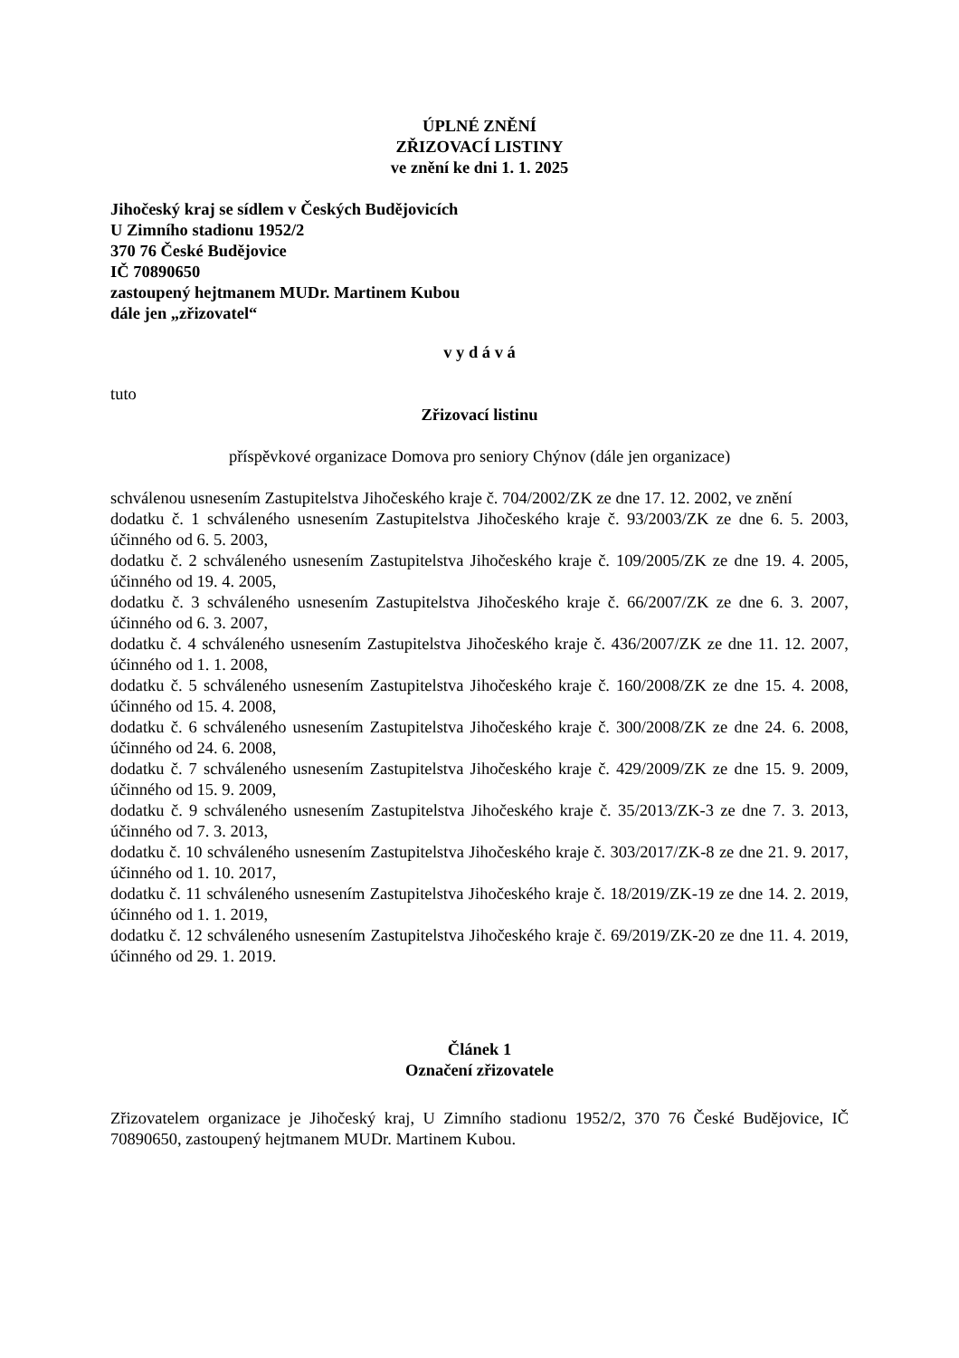ÚPLNÉ ZNĚNÍ
ZŘIZOVACÍ LISTINY
ve znění ke dni 1. 1. 2025
Jihočeský kraj se sídlem v Českých Budějovicích
U Zimního stadionu 1952/2
370 76 České Budějovice
IČ 70890650
zastoupený hejtmanem MUDr. Martinem Kubou
dále jen „zřizovatel“
v y d á v á
tuto
Zřizovací listinu
příspěvkové organizace Domova pro seniory Chýnov (dále jen organizace)
schválenou usnesením Zastupitelstva Jihočeského kraje č. 704/2002/ZK ze dne 17. 12. 2002, ve znění
dodatku č. 1 schváleného usnesením Zastupitelstva Jihočeského kraje č. 93/2003/ZK ze dne 6. 5. 2003, účinného od 6. 5. 2003,
dodatku č. 2 schváleného usnesením Zastupitelstva Jihočeského kraje č. 109/2005/ZK ze dne 19. 4. 2005, účinného od 19. 4. 2005,
dodatku č. 3 schváleného usnesením Zastupitelstva Jihočeského kraje č. 66/2007/ZK ze dne 6. 3. 2007, účinného od 6. 3. 2007,
dodatku č. 4 schváleného usnesením Zastupitelstva Jihočeského kraje č. 436/2007/ZK ze dne 11. 12. 2007, účinného od 1. 1. 2008,
dodatku č. 5 schváleného usnesením Zastupitelstva Jihočeského kraje č. 160/2008/ZK ze dne 15. 4. 2008, účinného od 15. 4. 2008,
dodatku č. 6 schváleného usnesením Zastupitelstva Jihočeského kraje č. 300/2008/ZK ze dne 24. 6. 2008, účinného od 24. 6. 2008,
dodatku č. 7 schváleného usnesením Zastupitelstva Jihočeského kraje č. 429/2009/ZK ze dne 15. 9. 2009, účinného od 15. 9. 2009,
dodatku č. 9 schváleného usnesením Zastupitelstva Jihočeského kraje č. 35/2013/ZK-3 ze dne 7. 3. 2013, účinného od 7. 3. 2013,
dodatku č. 10 schváleného usnesením Zastupitelstva Jihočeského kraje č. 303/2017/ZK-8 ze dne 21. 9. 2017, účinného od 1. 10. 2017,
dodatku č. 11 schváleného usnesením Zastupitelstva Jihočeského kraje č. 18/2019/ZK-19 ze dne 14. 2. 2019, účinného od 1. 1. 2019,
dodatku č. 12 schváleného usnesením Zastupitelstva Jihočeského kraje č. 69/2019/ZK-20 ze dne 11. 4. 2019, účinného od 29. 1. 2019.
Článek 1
Označení zřizovatele
Zřizovatelem organizace je Jihočeský kraj, U Zimního stadionu 1952/2, 370 76 České Budějovice, IČ 70890650, zastoupený hejtmanem MUDr. Martinem Kubou.